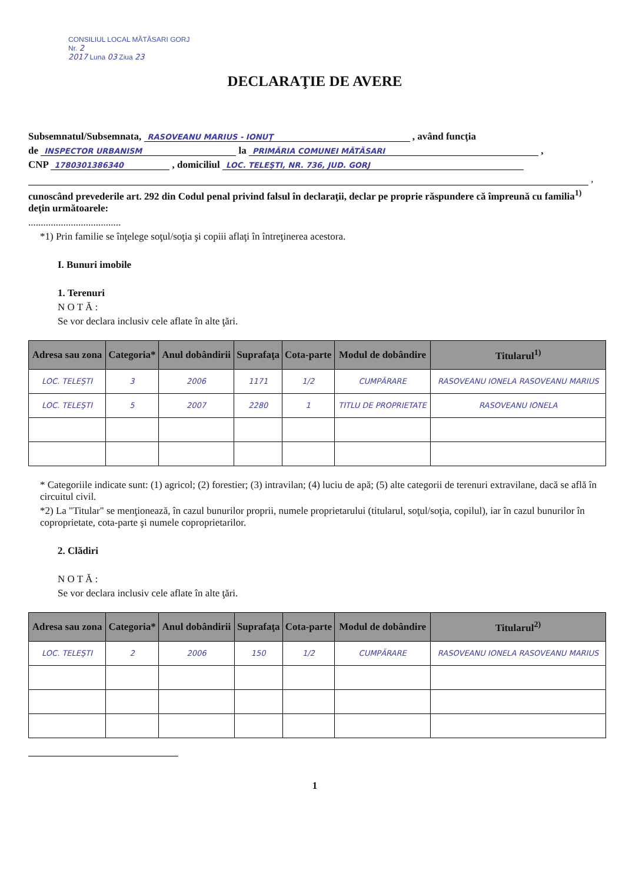CONSILIUL LOCAL MĂTĂSARI GORJ
Nr. 2
2017 Luna 03 Ziua 23
DECLARAŢIE DE AVERE
Subsemnatul/Subsemnata, RASOVEANU MARIUS - IONUŢ , având funcţia
de INSPECTOR URBANISM la PRIMĂRIA COMUNEI MĂTĂSARI ,
CNP 1780301386340 , domiciliul LOC. TELEŞTI, NR. 736, JUD. GORJ
,
cunoscând prevederile art. 292 din Codul penal privind falsul în declaraţii, declar pe proprie răspundere că împreună cu familia<sup>1)</sup> deţin următoarele:
.....................................
*1) Prin familie se înţelege soţul/soţia şi copiii aflaţi în întreţinerea acestora.
I. Bunuri imobile
1. Terenuri
N O T Ă :
Se vor declara inclusiv cele aflate în alte ţări.
| Adresa sau zona | Categoria* | Anul dobândirii | Suprafaţa | Cota-parte | Modul de dobândire | Titularul<sup>1)</sup> |
| --- | --- | --- | --- | --- | --- | --- |
| LOC. TELEŞTI | 3 | 2006 | 1171 | 1/2 | CUMPĂRARE | RASOVEANU IONELA RASOVEANU MARIUS |
| LOC. TELEŞTI | 5 | 2007 | 2280 | 1 | TITLU DE PROPRIETATE | RASOVEANU IONELA |
* Categoriile indicate sunt: (1) agricol; (2) forestier; (3) intravilan; (4) luciu de apă; (5) alte categorii de terenuri extravilane, dacă se află în circuitul civil.
*2) La "Titular" se menţionează, în cazul bunurilor proprii, numele proprietarului (titularul, soţul/soţia, copilul), iar în cazul bunurilor în coproprietate, cota-parte şi numele coproprietarilor.
2. Clădiri
N O T Ă :
Se vor declara inclusiv cele aflate în alte ţări.
| Adresa sau zona | Categoria* | Anul dobândirii | Suprafaţa | Cota-parte | Modul de dobândire | Titularul<sup>2)</sup> |
| --- | --- | --- | --- | --- | --- | --- |
| LOC. TELEŞTI | 2 | 2006 | 150 | 1/2 | CUMPĂRARE | RASOVEANU IONELA RASOVEANU MARIUS |
1